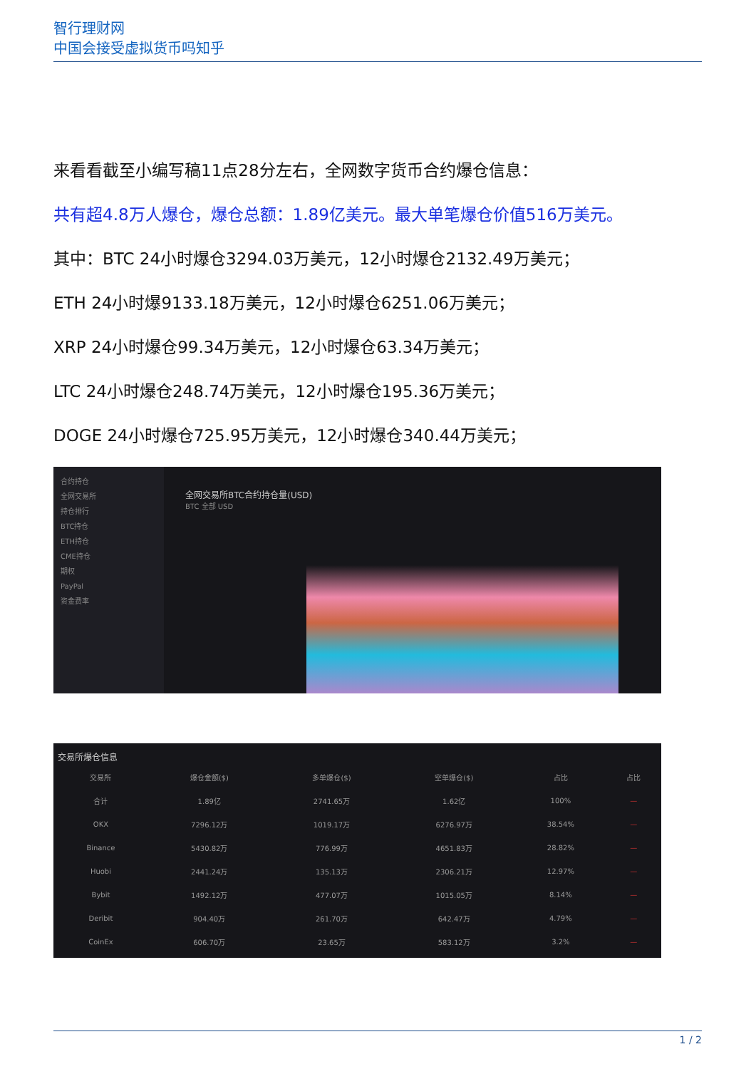智行理财网
中国会接受虚拟货币吗知乎
来看看截至小编写稿11点28分左右，全网数字货币合约爆仓信息：
共有超4.8万人爆仓，爆仓总额：1.89亿美元。最大单笔爆仓价值516万美元。
其中：BTC 24小时爆仓3294.03万美元，12小时爆仓2132.49万美元；
ETH 24小时爆9133.18万美元，12小时爆仓6251.06万美元；
XRP 24小时爆仓99.34万美元，12小时爆仓63.34万美元；
LTC 24小时爆仓248.74万美元，12小时爆仓195.36万美元；
DOGE 24小时爆仓725.95万美元，12小时爆仓340.44万美元；
合约持仓
全网交易所
持仓排行
BTC持仓
ETH持仓
CME持仓
期权
PayPal
资金费率
全网交易所BTC合约持仓量(USD)
BTC 全部 USD
交易所爆仓信息
| 交易所 | 爆仓金额($) | 多单爆仓($) | 空单爆仓($) | 占比 | 占比 |
| --- | --- | --- | --- | --- | --- |
| 合计 | 1.89亿 | 2741.65万 | 1.62亿 | 100% | — |
| OKX | 7296.12万 | 1019.17万 | 6276.97万 | 38.54% | — |
| Binance | 5430.82万 | 776.99万 | 4651.83万 | 28.82% | — |
| Huobi | 2441.24万 | 135.13万 | 2306.21万 | 12.97% | — |
| Bybit | 1492.12万 | 477.07万 | 1015.05万 | 8.14% | — |
| Deribit | 904.40万 | 261.70万 | 642.47万 | 4.79% | — |
| CoinEx | 606.70万 | 23.65万 | 583.12万 | 3.2% | — |
1 / 2